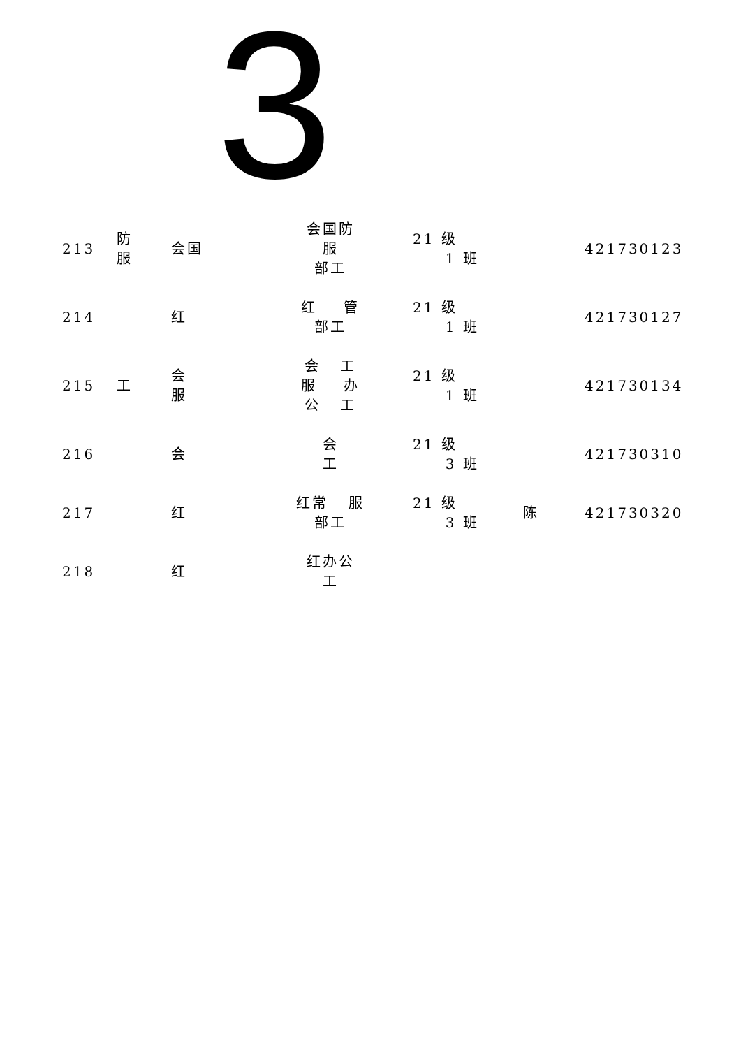3
| 213 | 防 服 | 会国 | 会国防 服 部工 | 21 级 1 班 | | 421730123 |
| 214 | | 红 | 红 管 部工 | 21 级 1 班 | | 421730127 |
| 215 | 工 | 会 服 | 会 工 服 办 公 工 | 21 级 1 班 | | 421730134 |
| 216 | | 会 | 会 工 | 21 级 3 班 | | 421730310 |
| 217 | | 红 | 红常 服 部工 | 21 级 3 班 | 陈 | 421730320 |
| 218 | | 红 | 红办公 工 | | | |